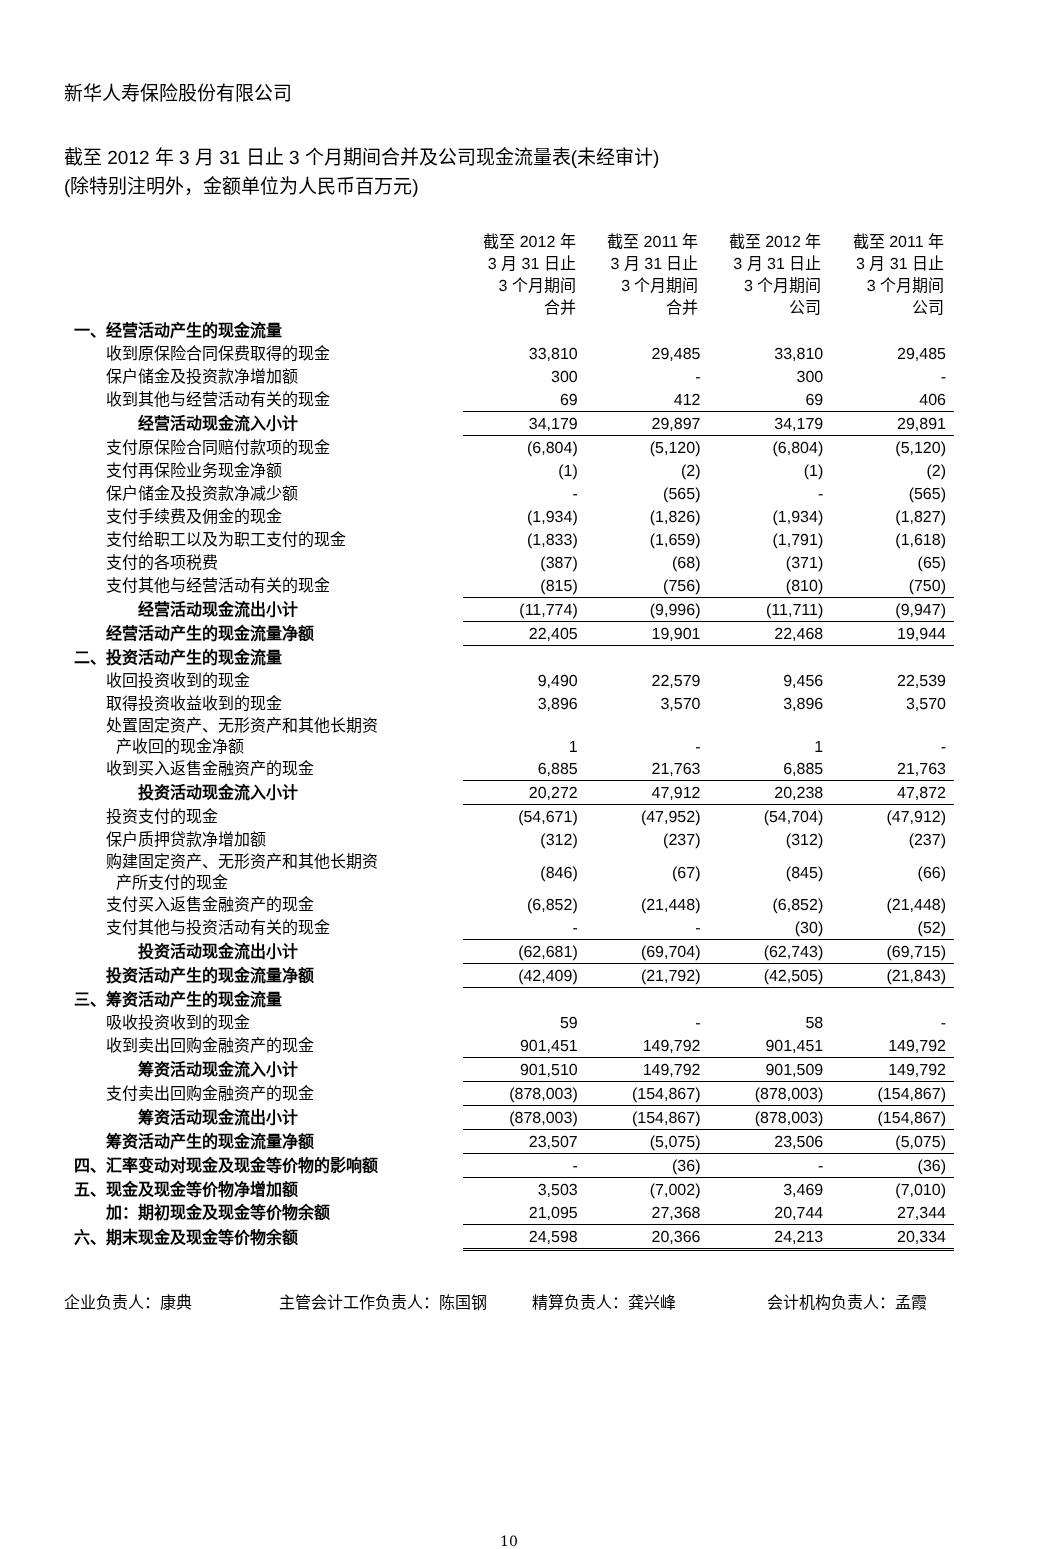新华人寿保险股份有限公司
截至 2012 年 3 月 31 日止 3 个月期间合并及公司现金流量表(未经审计)
(除特别注明外，金额单位为人民币百万元)
| | 截至 2012 年 3 月 31 日止 3 个月期间 合并 | 截至 2011 年 3 月 31 日止 3 个月期间 合并 | 截至 2012 年 3 月 31 日止 3 个月期间 公司 | 截至 2011 年 3 月 31 日止 3 个月期间 公司 |
| --- | --- | --- | --- | --- |
| 一、经营活动产生的现金流量 | | | | |
| 收到原保险合同保费取得的现金 | 33,810 | 29,485 | 33,810 | 29,485 |
| 保户储金及投资款净增加额 | 300 | - | 300 | - |
| 收到其他与经营活动有关的现金 | 69 | 412 | 69 | 406 |
| 经营活动现金流入小计 | 34,179 | 29,897 | 34,179 | 29,891 |
| 支付原保险合同赔付款项的现金 | (6,804) | (5,120) | (6,804) | (5,120) |
| 支付再保险业务现金净额 | (1) | (2) | (1) | (2) |
| 保户储金及投资款净减少额 | - | (565) | - | (565) |
| 支付手续费及佣金的现金 | (1,934) | (1,826) | (1,934) | (1,827) |
| 支付给职工以及为职工支付的现金 | (1,833) | (1,659) | (1,791) | (1,618) |
| 支付的各项税费 | (387) | (68) | (371) | (65) |
| 支付其他与经营活动有关的现金 | (815) | (756) | (810) | (750) |
| 经营活动现金流出小计 | (11,774) | (9,996) | (11,711) | (9,947) |
| 经营活动产生的现金流量净额 | 22,405 | 19,901 | 22,468 | 19,944 |
| 二、投资活动产生的现金流量 | | | | |
| 收回投资收到的现金 | 9,490 | 22,579 | 9,456 | 22,539 |
| 取得投资收益收到的现金 | 3,896 | 3,570 | 3,896 | 3,570 |
| 处置固定资产、无形资产和其他长期资 产收回的现金净额 | 1 | - | 1 | - |
| 收到买入返售金融资产的现金 | 6,885 | 21,763 | 6,885 | 21,763 |
| 投资活动现金流入小计 | 20,272 | 47,912 | 20,238 | 47,872 |
| 投资支付的现金 | (54,671) | (47,952) | (54,704) | (47,912) |
| 保户质押贷款净增加额 | (312) | (237) | (312) | (237) |
| 购建固定资产、无形资产和其他长期资 产所支付的现金 | (846) | (67) | (845) | (66) |
| 支付买入返售金融资产的现金 | (6,852) | (21,448) | (6,852) | (21,448) |
| 支付其他与投资活动有关的现金 | - | - | (30) | (52) |
| 投资活动现金流出小计 | (62,681) | (69,704) | (62,743) | (69,715) |
| 投资活动产生的现金流量净额 | (42,409) | (21,792) | (42,505) | (21,843) |
| 三、筹资活动产生的现金流量 | | | | |
| 吸收投资收到的现金 | 59 | - | 58 | - |
| 收到卖出回购金融资产的现金 | 901,451 | 149,792 | 901,451 | 149,792 |
| 筹资活动现金流入小计 | 901,510 | 149,792 | 901,509 | 149,792 |
| 支付卖出回购金融资产的现金 | (878,003) | (154,867) | (878,003) | (154,867) |
| 筹资活动现金流出小计 | (878,003) | (154,867) | (878,003) | (154,867) |
| 筹资活动产生的现金流量净额 | 23,507 | (5,075) | 23,506 | (5,075) |
| 四、汇率变动对现金及现金等价物的影响额 | - | (36) | - | (36) |
| 五、现金及现金等价物净增加额 | 3,503 | (7,002) | 3,469 | (7,010) |
| 加：期初现金及现金等价物余额 | 21,095 | 27,368 | 20,744 | 27,344 |
| 六、期末现金及现金等价物余额 | 24,598 | 20,366 | 24,213 | 20,334 |
企业负责人：康典 主管会计工作负责人：陈国钢 精算负责人：龚兴峰 会计机构负责人：孟霞
10